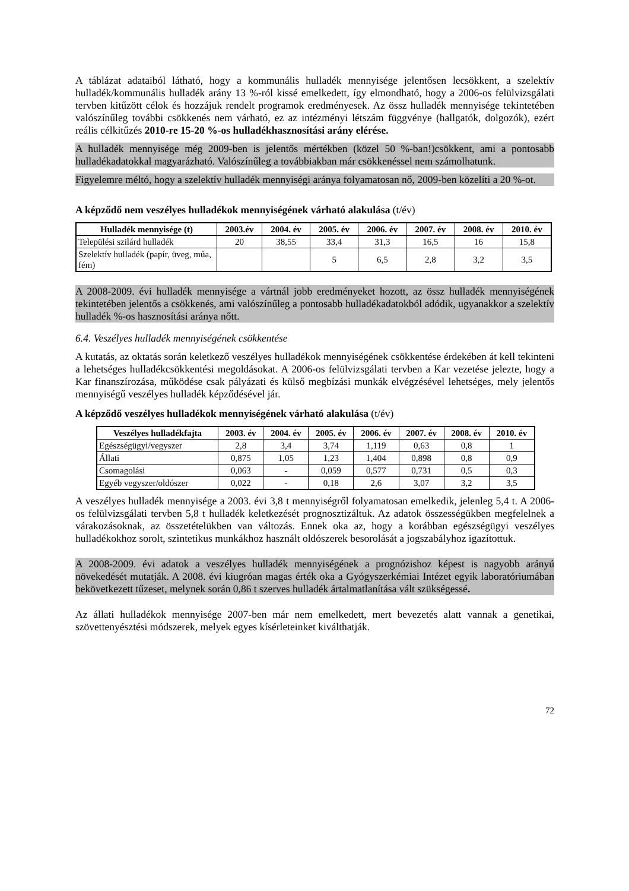A táblázat adataiból látható, hogy a kommunális hulladék mennyisége jelentősen lecsökkent, a szelektív hulladék/kommunális hulladék arány 13 %-ról kissé emelkedett, így elmondható, hogy a 2006-os felülvizsgálati tervben kitűzött célok és hozzájuk rendelt programok eredményesek. Az össz hulladék mennyisége tekintetében valószínűleg további csökkenés nem várható, ez az intézményi létszám függvénye (hallgatók, dolgozók), ezért reális célkitűzés 2010-re 15-20 %-os hulladékhasznosítási arány elérése.
A hulladék mennyisége még 2009-ben is jelentős mértékben (közel 50 %-ban!)csökkent, ami a pontosabb hulladékadatokkal magyarázható. Valószínűleg a továbbiakban már csökkenéssel nem számolhatunk.
Figyelemre méltó, hogy a szelektív hulladék mennyiségi aránya folyamatosan nő, 2009-ben közelíti a 20 %-ot.
A képződő nem veszélyes hulladékok mennyiségének várható alakulása (t/év)
| Hulladék mennyisége (t) | 2003.év | 2004. év | 2005. év | 2006. év | 2007. év | 2008. év | 2010. év |
| --- | --- | --- | --- | --- | --- | --- | --- |
| Települési szilárd hulladék | 20 | 38,55 | 33,4 | 31,3 | 16,5 | 16 | 15,8 |
| Szelektív hulladék (papír, üveg, műa, fém) | | | 5 | 6,5 | 2,8 | 3,2 | 3,5 |
A 2008-2009. évi hulladék mennyisége a vártnál jobb eredményeket hozott, az össz hulladék mennyiségének tekintetében jelentős a csökkenés, ami valószínűleg a pontosabb hulladékadatokból adódik, ugyanakkor a szelektív hulladék %-os hasznosítási aránya nőtt.
6.4. Veszélyes hulladék mennyiségének csökkentése
A kutatás, az oktatás során keletkező veszélyes hulladékok mennyiségének csökkentése érdekében át kell tekinteni a lehetséges hulladékcsökkentési megoldásokat. A 2006-os felülvizsgálati tervben a Kar vezetése jelezte, hogy a Kar finanszírozása, működése csak pályázati és külső megbízási munkák elvégzésével lehetséges, mely jelentős mennyiségű veszélyes hulladék képződésével jár.
A képződő veszélyes hulladékok mennyiségének várható alakulása (t/év)
| Veszélyes hulladékfajta | 2003. év | 2004. év | 2005. év | 2006. év | 2007. év | 2008. év | 2010. év |
| --- | --- | --- | --- | --- | --- | --- | --- |
| Egészségügyi/vegyszer | 2,8 | 3,4 | 3,74 | 1,119 | 0,63 | 0,8 | 1 |
| Állati | 0,875 | 1,05 | 1,23 | 1,404 | 0,898 | 0,8 | 0,9 |
| Csomagolási | 0,063 | - | 0,059 | 0,577 | 0,731 | 0,5 | 0,3 |
| Egyéb vegyszer/oldószer | 0,022 | - | 0,18 | 2,6 | 3,07 | 3,2 | 3,5 |
A veszélyes hulladék mennyisége a 2003. évi 3,8 t mennyiségről folyamatosan emelkedik, jelenleg 5,4 t. A 2006-os felülvizsgálati tervben 5,8 t hulladék keletkezését prognosztizáltuk. Az adatok összességükben megfelelnek a várakozásoknak, az összetételükben van változás. Ennek oka az, hogy a korábban egészségügyi veszélyes hulladékokhoz sorolt, szintetikus munkákhoz használt oldószerek besorolását a jogszabályhoz igazítottuk.
A 2008-2009. évi adatok a veszélyes hulladék mennyiségének a prognózishoz képest is nagyobb arányú növekedését mutatják. A 2008. évi kiugróan magas érték oka a Gyógyszerkémiai Intézet egyik laboratóriumában bekövetkezett tűzeset, melynek során 0,86 t szerves hulladék ártalmatlanítása vált szükségessé.
Az állati hulladékok mennyisége 2007-ben már nem emelkedett, mert bevezetés alatt vannak a genetikai, szövettenyésztési módszerek, melyek egyes kísérleteinket kiválthatják.
72